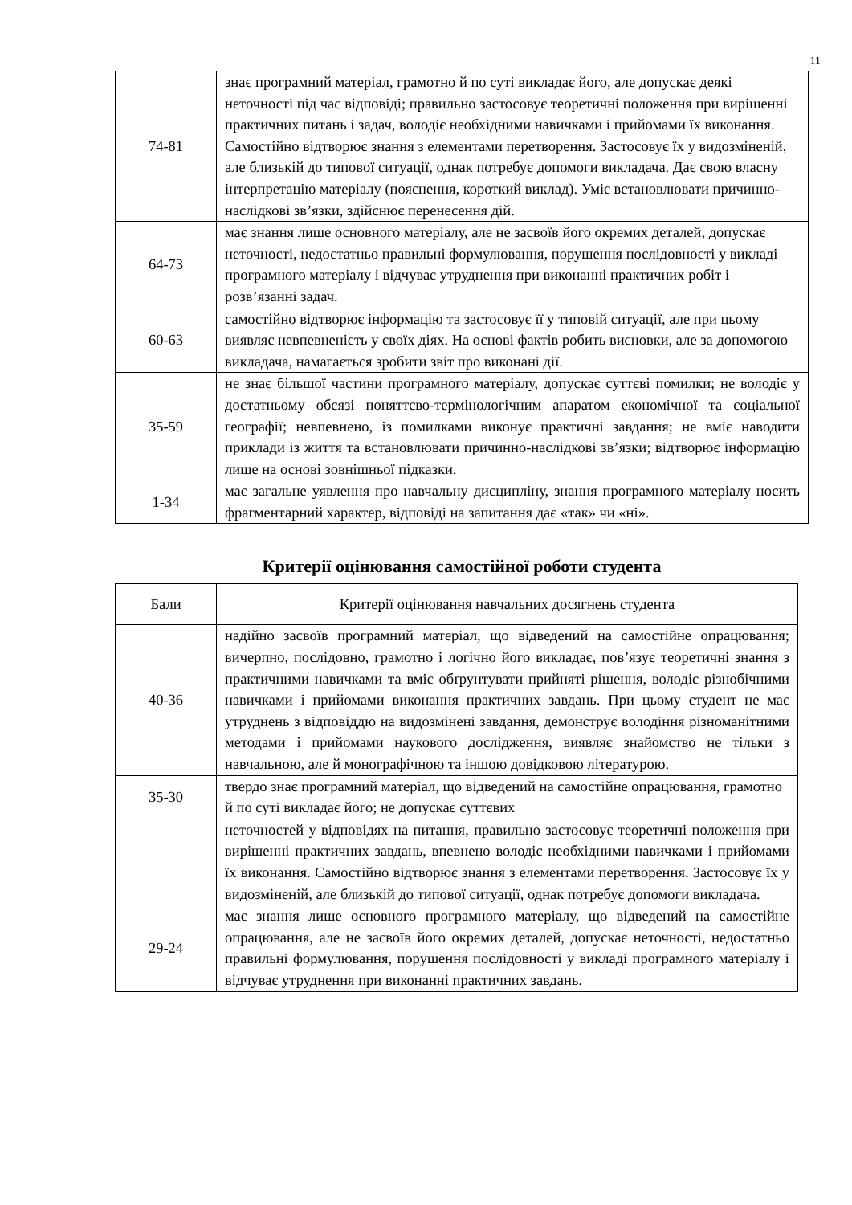11
| 74-81 | знає програмний матеріал, грамотно й по суті викладає його, але допускає деякі неточності під час відповіді; правильно застосовує теоретичні положення при вирішенні практичних питань і задач, володіє необхідними навичками і прийомами їх виконання. Самостійно відтворює знання з елементами перетворення. Застосовує їх у видозміненій, але близькій до типової ситуації, однак потребує допомоги викладача. Дає свою власну інтерпретацію матеріалу (пояснення, короткий виклад). Уміє встановлювати причинно-наслідкові зв’язки, здійснює перенесення дій. |
| 64-73 | має знання лише основного матеріалу, але не засвоїв його окремих деталей, допускає неточності, недостатньо правильні формулювання, порушення послідовності у викладі програмного матеріалу і відчуває утруднення при виконанні практичних робіт і розв’язанні задач. |
| 60-63 | самостійно відтворює інформацію та застосовує її у типовій ситуації, але при цьому виявляє невпевненість у своїх діях. На основі фактів робить висновки, але за допомогою викладача, намагається зробити звіт про виконані дії. |
| 35-59 | не знає більшої частини програмного матеріалу, допускає суттєві помилки; не володіє у достатньому обсязі поняттєво-термінологічним апаратом економічної та соціальної географії; невпевнено, із помилками виконує практичні завдання; не вміє наводити приклади із життя та встановлювати причинно-наслідкові зв’язки; відтворює інформацію лише на основі зовнішньої підказки. |
| 1-34 | має загальне уявлення про навчальну дисципліну, знання програмного матеріалу носить фрагментарний характер, відповіді на запитання дає «так» чи «ні». |
Критерії оцінювання самостійної роботи студента
| Бали | Критерії оцінювання навчальних досягнень студента |
| --- | --- |
| 40-36 | надійно засвоїв програмний матеріал, що відведений на самостійне опрацювання; вичерпно, послідовно, грамотно і логічно його викладає, пов’язує теоретичні знання з практичними навичками та вміє обґрунтувати прийняті рішення, володіє різнобічними навичками і прийомами виконання практичних завдань. При цьому студент не має утруднень з відповіддю на видозмінені завдання, демонструє володіння різноманітними методами і прийомами наукового дослідження, виявляє знайомство не тільки з навчальною, але й монографічною та іншою довідковою літературою. |
| 35-30 | твердо знає програмний матеріал, що відведений на самостійне опрацювання, грамотно й по суті викладає його; не допускає суттєвих |
| | неточностей у відповідях на питання, правильно застосовує теоретичні положення при вирішенні практичних завдань, впевнено володіє необхідними навичками і прийомами їх виконання. Самостійно відтворює знання з елементами перетворення. Застосовує їх у видозміненій, але близькій до типової ситуації, однак потребує допомоги викладача. |
| 29-24 | має знання лише основного програмного матеріалу, що відведений на самостійне опрацювання, але не засвоїв його окремих деталей, допускає неточності, недостатньо правильні формулювання, порушення послідовності у викладі програмного матеріалу і відчуває утруднення при виконанні практичних завдань. |